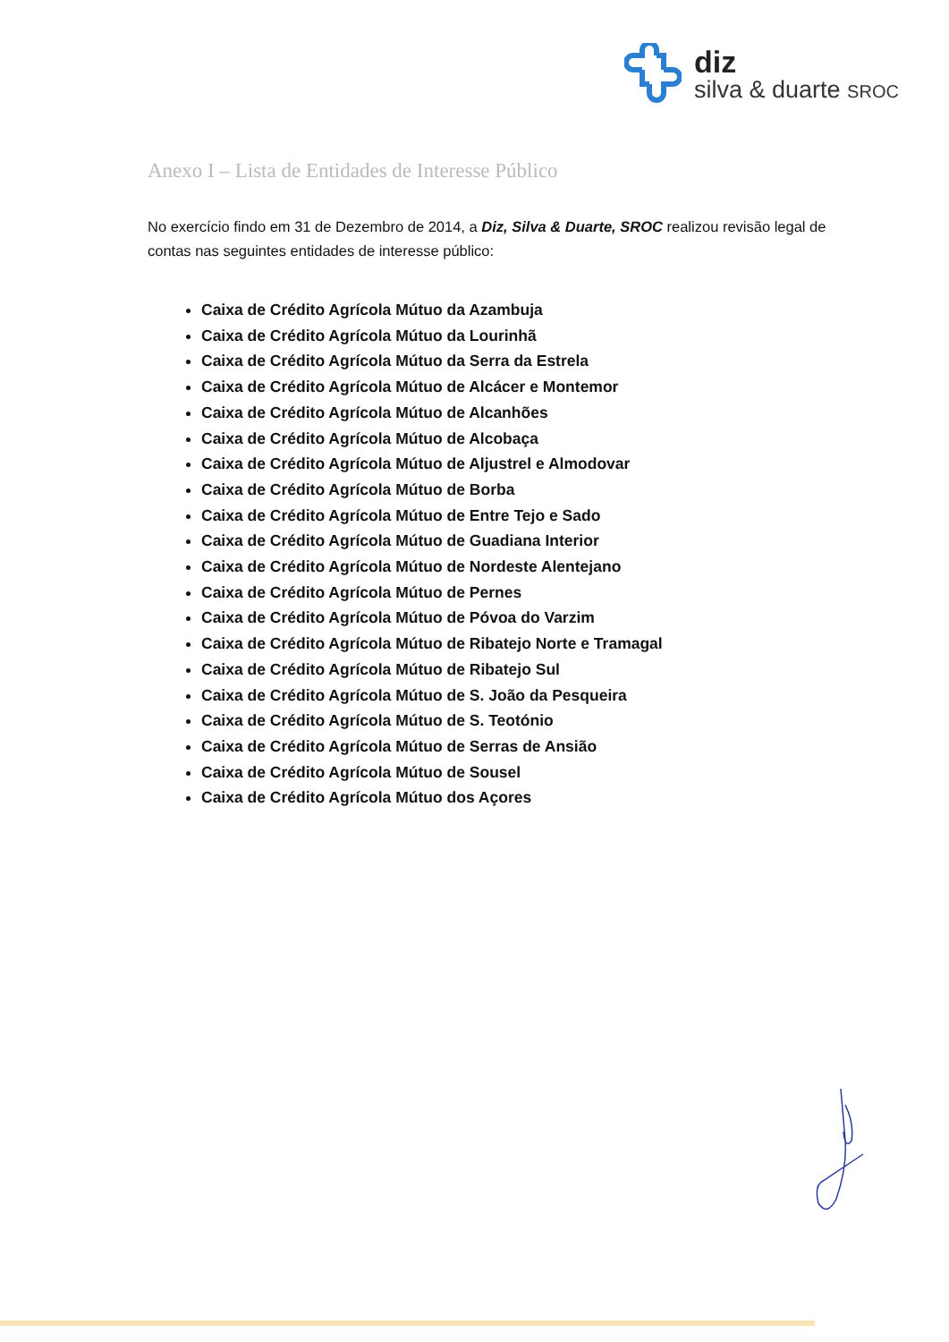diz
silva & duarte SROC
Anexo I – Lista de Entidades de Interesse Público
No exercício findo em 31 de Dezembro de 2014, a Diz, Silva & Duarte, SROC realizou revisão legal de contas nas seguintes entidades de interesse público:
Caixa de Crédito Agrícola Mútuo da Azambuja
Caixa de Crédito Agrícola Mútuo da Lourinhã
Caixa de Crédito Agrícola Mútuo da Serra da Estrela
Caixa de Crédito Agrícola Mútuo de Alcácer e Montemor
Caixa de Crédito Agrícola Mútuo de Alcanhões
Caixa de Crédito Agrícola Mútuo de Alcobaça
Caixa de Crédito Agrícola Mútuo de Aljustrel e Almodovar
Caixa de Crédito Agrícola Mútuo de Borba
Caixa de Crédito Agrícola Mútuo de Entre Tejo e Sado
Caixa de Crédito Agrícola Mútuo de Guadiana Interior
Caixa de Crédito Agrícola Mútuo de Nordeste Alentejano
Caixa de Crédito Agrícola Mútuo de Pernes
Caixa de Crédito Agrícola Mútuo de Póvoa do Varzim
Caixa de Crédito Agrícola Mútuo de Ribatejo Norte e Tramagal
Caixa de Crédito Agrícola Mútuo de Ribatejo Sul
Caixa de Crédito Agrícola Mútuo de S. João da Pesqueira
Caixa de Crédito Agrícola Mútuo de S. Teotónio
Caixa de Crédito Agrícola Mútuo de Serras de Ansião
Caixa de Crédito Agrícola Mútuo de Sousel
Caixa de Crédito Agrícola Mútuo dos Açores